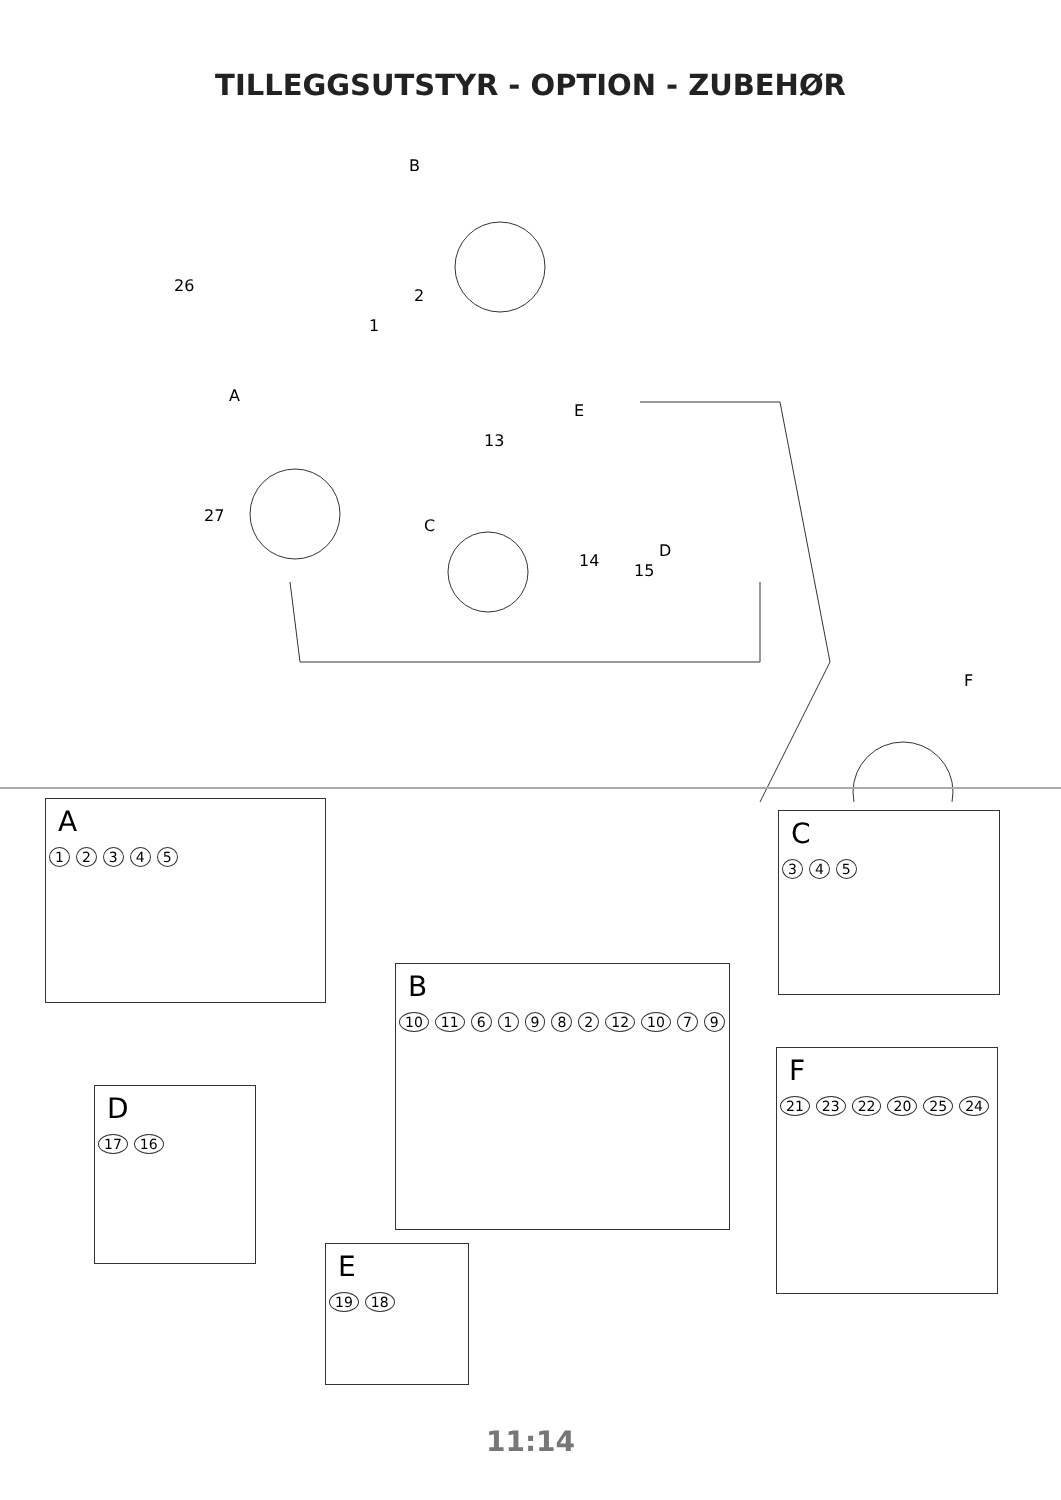TILLEGGSUTSTYR - OPTION - ZUBEHØR
B
26
2
1
A
E
13
27
C
D
14
15
F
A
12345
C
345
B
10 11 61982 12 10 79
D
17 16
F
21 23 22 20 25 24
E
19 18
11:14